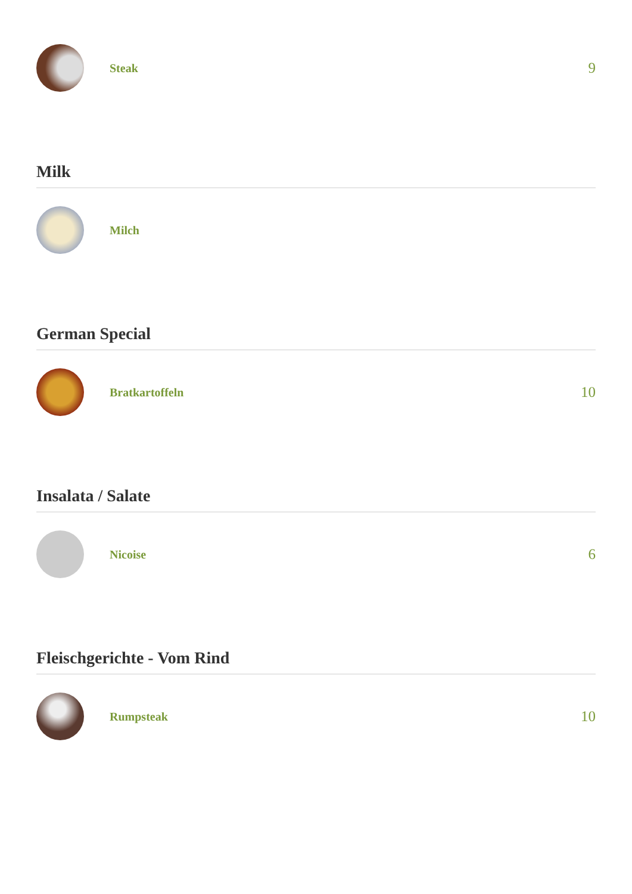Steak
9
Milk
Milch
German Special
Bratkartoffeln
10
Insalata / Salate
Nicoise
6
Fleischgerichte - Vom Rind
Rumpsteak
10